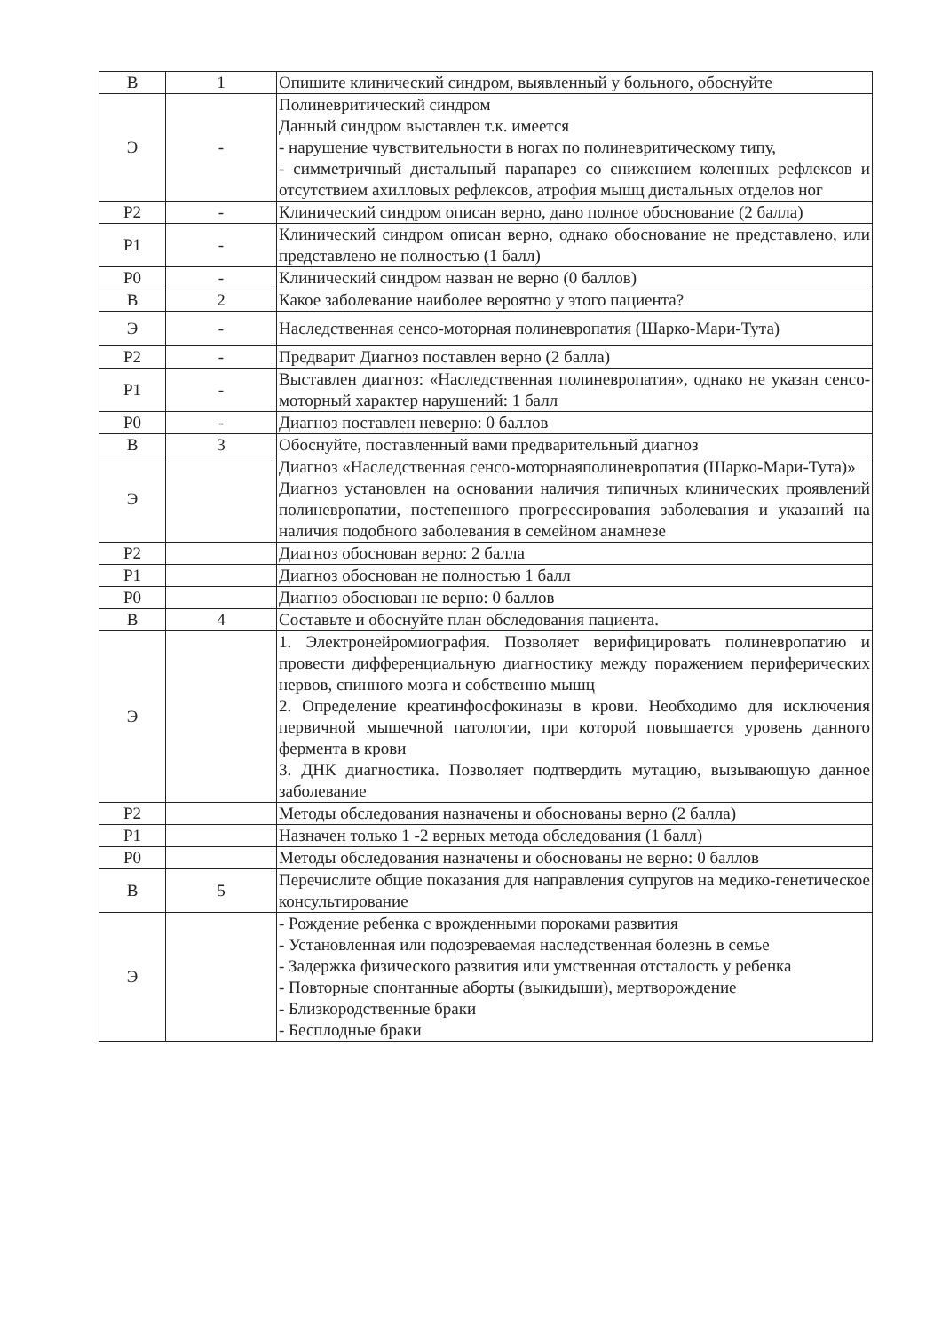| В | 1 | Опишите клинический синдром, выявленный у больного, обоснуйте |
| Э | - | Полиневритический синдром Данный синдром выставлен т.к. имеется - нарушение чувствительности в ногах по полиневритическому типу, - симметричный дистальный парапарез со снижением коленных рефлексов и отсутствием ахилловых рефлексов, атрофия мышц дистальных отделов ног |
| Р2 | - | Клинический синдром описан верно, дано полное обоснование (2 балла) |
| Р1 | - | Клинический синдром описан верно, однако обоснование не представлено, или представлено не полностью (1 балл) |
| Р0 | - | Клинический синдром назван не верно (0 баллов) |
| В | 2 | Какое заболевание наиболее вероятно у этого пациента? |
| Э | - | Наследственная сенсо-моторная полиневропатия (Шарко-Мари-Тута) |
| Р2 | - | Предварит Диагноз поставлен верно (2 балла) |
| Р1 | - | Выставлен диагноз: «Наследственная полиневропатия», однако не указан сенсо-моторный характер нарушений: 1 балл |
| Р0 | - | Диагноз поставлен неверно: 0 баллов |
| В | 3 | Обоснуйте, поставленный вами предварительный диагноз |
| Э | | Диагноз «Наследственная сенсо-моторнаяполиневропатия (Шарко-Мари-Тута)» Диагноз установлен на основании наличия типичных клинических проявлений полиневропатии, постепенного прогрессирования заболевания и указаний на наличия подобного заболевания в семейном анамнезе |
| Р2 | | Диагноз обоснован верно: 2 балла |
| Р1 | | Диагноз обоснован не полностью 1 балл |
| Р0 | | Диагноз обоснован не верно: 0 баллов |
| В | 4 | Составьте и обоснуйте план обследования пациента. |
| Э | | 1. Электронейромиография. Позволяет верифицировать полиневропатию и провести дифференциальную диагностику между поражением периферических нервов, спинного мозга и собственно мышц 2. Определение креатинфосфокиназы в крови. Необходимо для исключения первичной мышечной патологии, при которой повышается уровень данного фермента в крови 3. ДНК диагностика. Позволяет подтвердить мутацию, вызывающую данное заболевание |
| Р2 | | Методы обследования назначены и обоснованы верно (2 балла) |
| Р1 | | Назначен только 1 -2 верных метода обследования (1 балл) |
| Р0 | | Методы обследования назначены и обоснованы не верно: 0 баллов |
| В | 5 | Перечислите общие показания для направления супругов на медико-генетическое консультирование |
| Э | | - Рождение ребенка с врожденными пороками развития - Установленная или подозреваемая наследственная болезнь в семье - Задержка физического развития или умственная отсталость у ребенка - Повторные спонтанные аборты (выкидыши), мертворождение - Близкородственные браки - Бесплодные браки |